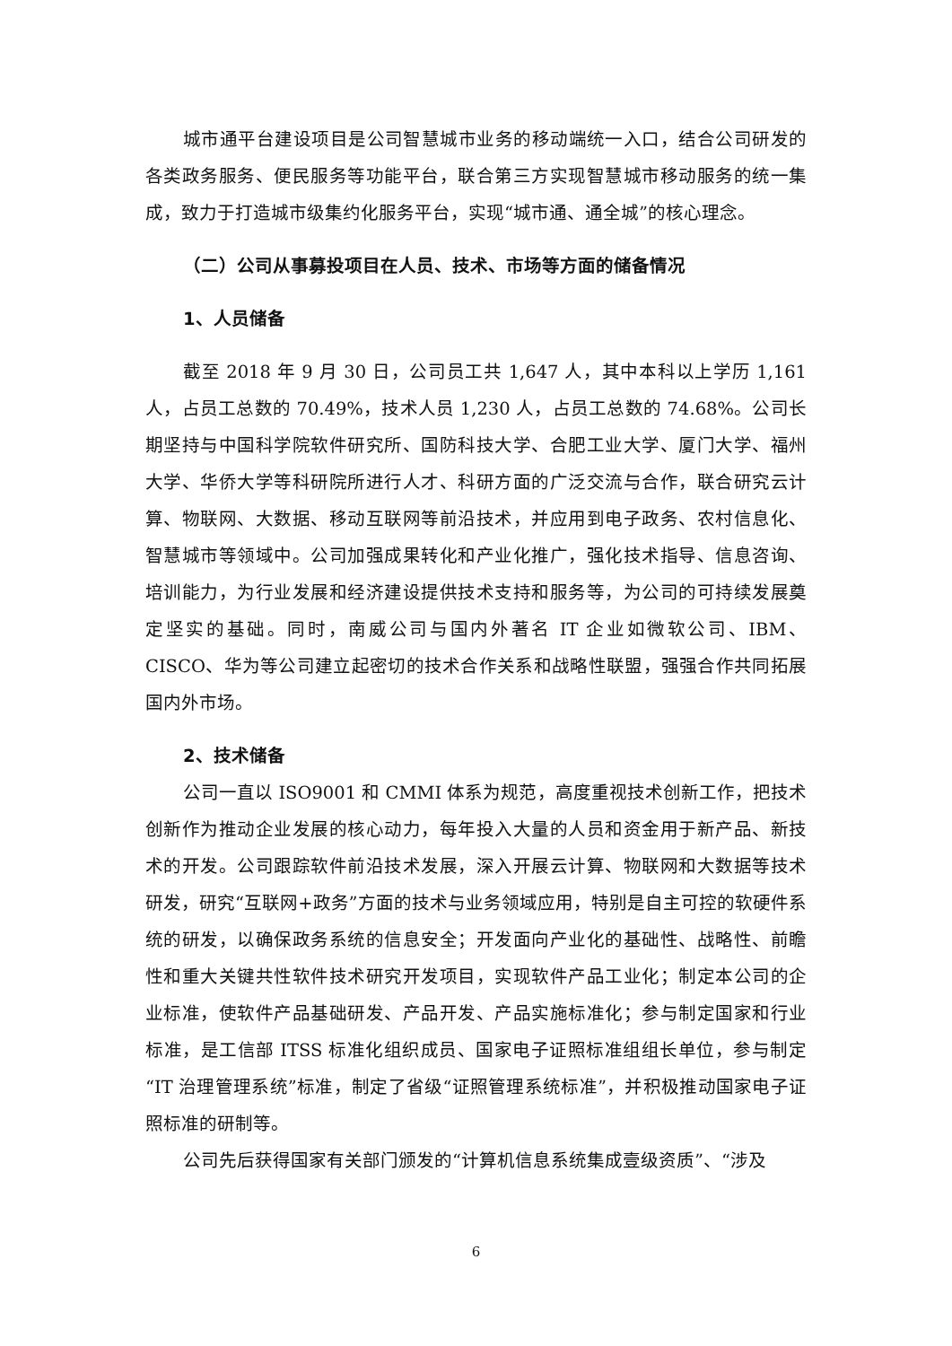城市通平台建设项目是公司智慧城市业务的移动端统一入口，结合公司研发的各类政务服务、便民服务等功能平台，联合第三方实现智慧城市移动服务的统一集成，致力于打造城市级集约化服务平台，实现“城市通、通全城”的核心理念。
（二）公司从事募投项目在人员、技术、市场等方面的储备情况
1、人员储备
截至 2018 年 9 月 30 日，公司员工共 1,647 人，其中本科以上学历 1,161 人，占员工总数的 70.49%，技术人员 1,230 人，占员工总数的 74.68%。公司长期坚持与中国科学院软件研究所、国防科技大学、合肥工业大学、厦门大学、福州大学、华侨大学等科研院所进行人才、科研方面的广泛交流与合作，联合研究云计算、物联网、大数据、移动互联网等前沿技术，并应用到电子政务、农村信息化、智慧城市等领域中。公司加强成果转化和产业化推广，强化技术指导、信息咨询、培训能力，为行业发展和经济建设提供技术支持和服务等，为公司的可持续发展奠定坚实的基础。同时，南威公司与国内外著名 IT 企业如微软公司、IBM、CISCO、华为等公司建立起密切的技术合作关系和战略性联盟，强强合作共同拓展国内外市场。
2、技术储备
公司一直以 ISO9001 和 CMMI 体系为规范，高度重视技术创新工作，把技术创新作为推动企业发展的核心动力，每年投入大量的人员和资金用于新产品、新技术的开发。公司跟踪软件前沿技术发展，深入开展云计算、物联网和大数据等技术研发，研究“互联网+政务”方面的技术与业务领域应用，特别是自主可控的软硬件系统的研发，以确保政务系统的信息安全；开发面向产业化的基础性、战略性、前瞻性和重大关键共性软件技术研究开发项目，实现软件产品工业化；制定本公司的企业标准，使软件产品基础研发、产品开发、产品实施标准化；参与制定国家和行业标准，是工信部 ITSS 标准化组织成员、国家电子证照标准组组长单位，参与制定“IT 治理管理系统”标准，制定了省级“证照管理系统标准”，并积极推动国家电子证照标准的研制等。
公司先后获得国家有关部门颁发的“计算机信息系统集成壹级资质”、“涉及
6